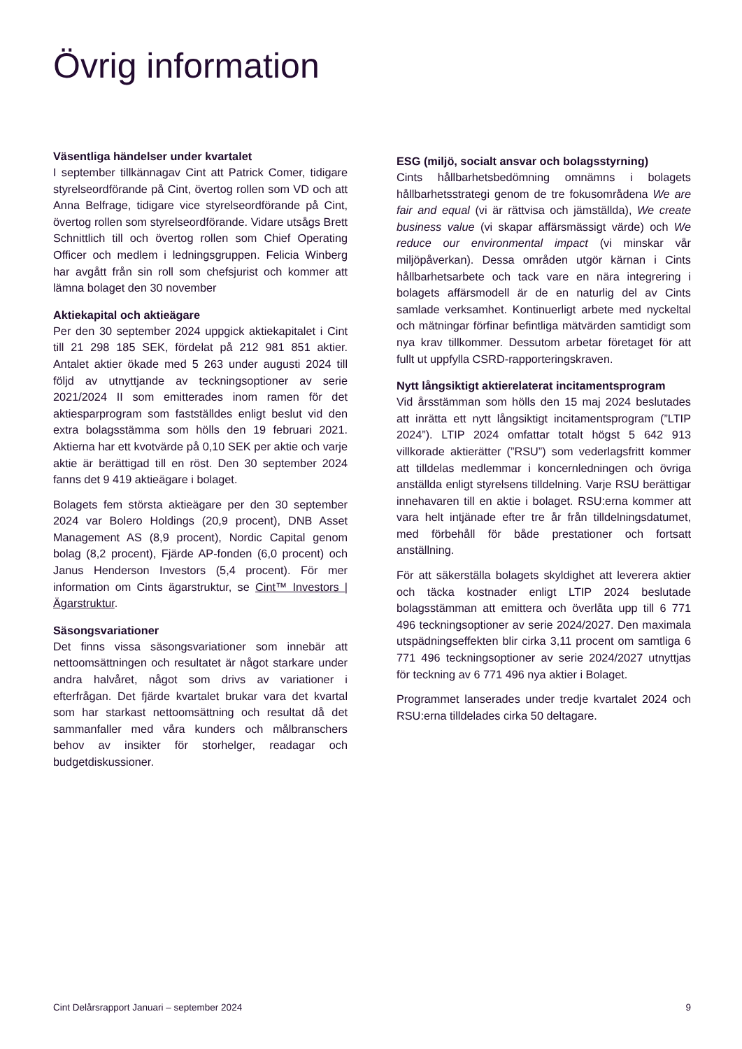Övrig information
Väsentliga händelser under kvartalet
I september tillkännagav Cint att Patrick Comer, tidigare styrelseordförande på Cint, övertog rollen som VD och att Anna Belfrage, tidigare vice styrelse­ordförande på Cint, övertog rollen som styrelseord­förande. Vidare utsågs Brett Schnittlich till och övertog rollen som Chief Operating Officer och medlem i ledningsgruppen. Felicia Winberg har avgått från sin roll som chefsjurist och kommer att lämna bolaget den 30 november
Aktiekapital och aktieägare
Per den 30 september 2024 uppgick aktiekapitalet i Cint till 21 298 185 SEK, fördelat på 212 981 851 aktier. Antalet aktier ökade med 5 263 under augusti 2024 till följd av utnyttjande av teckningsoptioner av serie 2021/2024 II som emitterades inom ramen för det aktiesparprogram som fastställdes enligt beslut vid den extra bolagsstämma som hölls den 19 februari 2021. Aktierna har ett kvotvärde på 0,10 SEK per aktie och varje aktie är berättigad till en röst. Den 30 sep­tember 2024 fanns det 9 419 aktieägare i bolaget.
Bolagets fem största aktieägare per den 30 sep­tember 2024 var Bolero Holdings (20,9 procent), DNB Asset Management AS (8,9 procent), Nordic Capital genom bolag (8,2 procent), Fjärde AP-fonden (6,0 procent) och Janus Henderson Investors (5,4 procent). För mer information om Cints ägarstruktur, se Cint™ Investors | Ägarstruktur.
Säsongsvariationer
Det finns vissa säsongsvariationer som innebär att nettoomsättningen och resultatet är något starkare under andra halvåret, något som drivs av variationer i efterfrågan. Det fjärde kvartalet brukar vara det kvar­tal som har starkast nettoomsättning och resultat då det sammanfaller med våra kunders och målbran­schers behov av insikter för storhelger, readagar och budgetdiskussioner.
ESG (miljö, socialt ansvar och bolagsstyrning)
Cints hållbarhetsbedömning omnämns i bolagets hållbarhetsstrategi genom de tre fokusområdena We are fair and equal (vi är rättvisa och jämställda), We create business value (vi skapar affärsmässigt värde) och We reduce our environmental impact (vi minskar vår miljöpåverkan). Dessa områden utgör kärnan i Cints hållbarhetsarbete och tack vare en nära inte­grering i bolagets affärsmodell är de en naturlig del av Cints samlade verksamhet. Kontinuerligt arbete med nyckeltal och mätningar förfinar befintliga mätvärden samtidigt som nya krav tillkommer. Dessutom arbetar företaget för att fullt ut uppfylla CSRD-rapporte­ringskraven.
Nytt långsiktigt aktierelaterat incitamentsprogram
Vid årsstämman som hölls den 15 maj 2024 besluta­des att inrätta ett nytt långsiktigt incitaments­pro­gram (”LTIP 2024”). LTIP 2024 omfattar totalt högst 5 642 913 villkorade aktierätter (”RSU”) som veder­lagsfritt kommer att tilldelas medlemmar i koncern­ledningen och övriga anställda enligt styrelsens till­delning. Varje RSU berättigar innehavaren till en aktie i bolaget. RSU:erna kommer att vara helt intjänade efter tre år från tilldelningsdatumet, med förbehåll för både prestationer och fortsatt anställning.
För att säkerställa bolagets skyldighet att leverera aktier och täcka kostnader enligt LTIP 2024 beslu­tade bolagsstämman att emittera och överlåta upp till 6 771 496 teckningsoptioner av serie 2024/2027. Den maximala utspädningseffekten blir cirka 3,11 procent om samtliga 6 771 496 teckningsoptioner av serie 2024/2027 utnyttjas för teckning av 6 771 496 nya aktier i Bolaget.
Programmet lanserades under tredje kvartalet 2024 och RSU:erna tilldelades cirka 50 deltagare.
Cint Delårsrapport Januari – september 2024 9